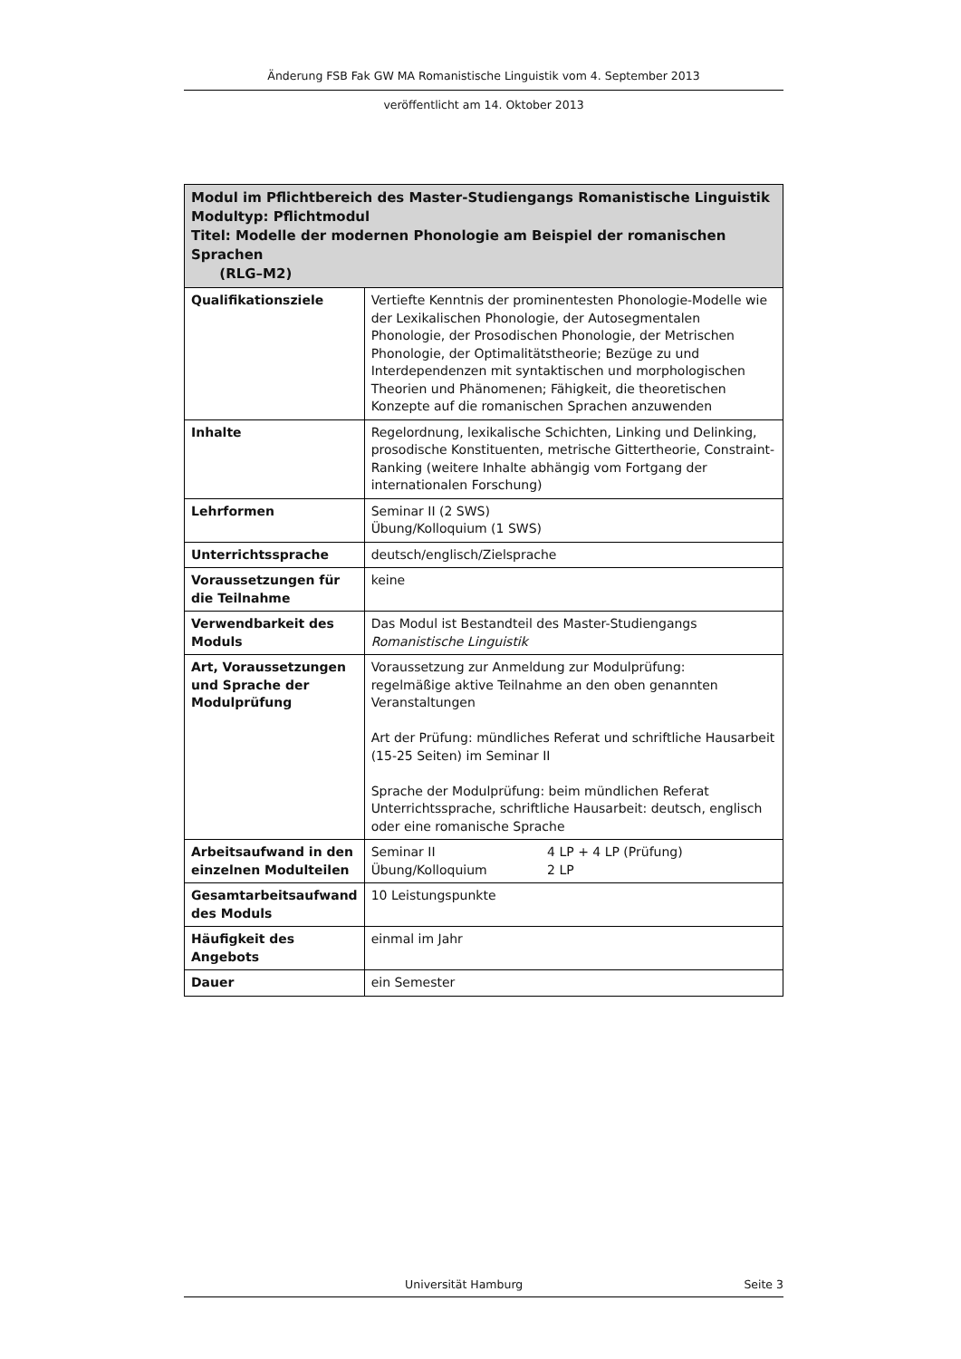Änderung FSB Fak GW MA Romanistische Linguistik vom 4. September 2013
veröffentlicht am 14. Oktober 2013
| Modul im Pflichtbereich des Master-Studiengangs Romanistische Linguistik Modultyp: Pflichtmodul Titel: Modelle der modernen Phonologie am Beispiel der romanischen Sprachen (RLG–M2) | |
| --- | --- |
| Qualifikationsziele | Vertiefte Kenntnis der prominentesten Phonologie-Modelle wie der Lexikalischen Phonologie, der Autosegmentalen Phonologie, der Prosodischen Phonologie, der Metrischen Phonologie, der Optimalitätstheorie; Bezüge zu und Interdependenzen mit syntaktischen und morphologischen Theorien und Phänomenen; Fähigkeit, die theoretischen Konzepte auf die romanischen Sprachen anzuwenden |
| Inhalte | Regelordnung, lexikalische Schichten, Linking und Delinking, prosodische Konstituenten, metrische Gittertheorie, Constraint-Ranking (weitere Inhalte abhängig vom Fortgang der internationalen Forschung) |
| Lehrformen | Seminar II (2 SWS) Übung/Kolloquium (1 SWS) |
| Unterrichtssprache | deutsch/englisch/Zielsprache |
| Voraussetzungen für die Teilnahme | keine |
| Verwendbarkeit des Moduls | Das Modul ist Bestandteil des Master-Studiengangs Romanistische Linguistik |
| Art, Voraussetzungen und Sprache der Modulprüfung | Voraussetzung zur Anmeldung zur Modulprüfung: regelmäßige aktive Teilnahme an den oben genannten Veranstaltungen Art der Prüfung: mündliches Referat und schriftliche Hausarbeit (15-25 Seiten) im Seminar II Sprache der Modulprüfung: beim mündlichen Referat Unterrichtssprache, schriftliche Hausarbeit: deutsch, englisch oder eine romanische Sprache |
| Arbeitsaufwand in den einzelnen Modulteilen | Seminar II 4 LP + 4 LP (Prüfung) Übung/Kolloquium 2 LP |
| Gesamtarbeitsaufwand des Moduls | 10 Leistungspunkte |
| Häufigkeit des Angebots | einmal im Jahr |
| Dauer | ein Semester |
Universität Hamburg Seite 3